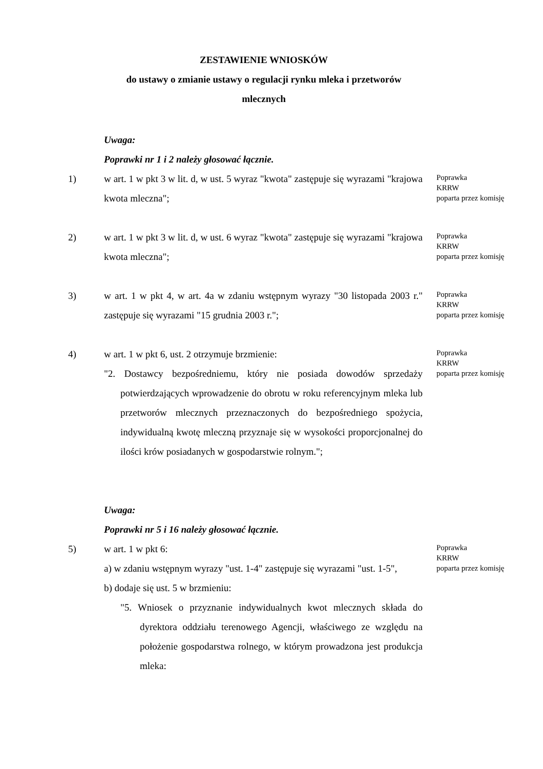ZESTAWIENIE WNIOSKÓW
do ustawy o zmianie ustawy o regulacji rynku mleka i przetworów
mlecznych
Uwaga:
Poprawki nr 1 i 2 należy głosować łącznie.
1) w art. 1 w pkt 3 w lit. d, w ust. 5 wyraz "kwota" zastępuje się wyrazami "krajowa kwota mleczna";
Poprawka
KRRW
poparta przez komisję
2) w art. 1 w pkt 3 w lit. d, w ust. 6 wyraz "kwota" zastępuje się wyrazami "krajowa kwota mleczna";
Poprawka
KRRW
poparta przez komisję
3) w art. 1 w pkt 4, w art. 4a w zdaniu wstępnym wyrazy "30 listopada 2003 r." zastępuje się wyrazami "15 grudnia 2003 r.";
Poprawka
KRRW
poparta przez komisję
4) w art. 1 w pkt 6, ust. 2 otrzymuje brzmienie:
"2. Dostawcy bezpośredniemu, który nie posiada dowodów sprzedaży potwierdzających wprowadzenie do obrotu w roku referencyjnym mleka lub przetworów mlecznych przeznaczonych do bezpośredniego spożycia, indywidualną kwotę mleczną przyznaje się w wysokości proporcjonalnej do ilości krów posiadanych w gospodarstwie rolnym.";
Poprawka
KRRW
poparta przez komisję
Uwaga:
Poprawki nr 5 i 16 należy głosować łącznie.
5) w art. 1 w pkt 6:
a) w zdaniu wstępnym wyrazy "ust. 1-4" zastępuje się wyrazami "ust. 1-5",
b) dodaje się ust. 5 w brzmieniu:
"5. Wniosek o przyznanie indywidualnych kwot mlecznych składa do dyrektora oddziału terenowego Agencji, właściwego ze względu na położenie gospodarstwa rolnego, w którym prowadzona jest produkcja mleka:
Poprawka
KRRW
poparta przez komisję